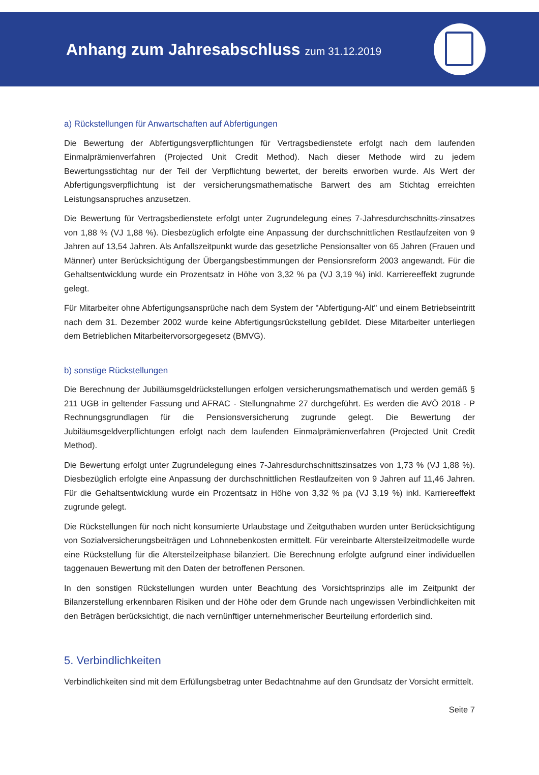Anhang zum Jahresabschluss zum 31.12.2019
a) Rückstellungen für Anwartschaften auf Abfertigungen
Die Bewertung der Abfertigungsverpflichtungen für Vertragsbedienstete erfolgt nach dem laufenden Einmalprämienverfahren (Projected Unit Credit Method). Nach dieser Methode wird zu jedem Bewertungsstichtag nur der Teil der Verpflichtung bewertet, der bereits erworben wurde. Als Wert der Abfertigungsverpflichtung ist der versicherungsmathematische Barwert des am Stichtag erreichten Leistungsanspruches anzusetzen.
Die Bewertung für Vertragsbedienstete erfolgt unter Zugrundelegung eines 7-Jahresdurchschnitts-zinsatzes von 1,88 % (VJ 1,88 %). Diesbezüglich erfolgte eine Anpassung der durchschnittlichen Restlaufzeiten von 9 Jahren auf 13,54 Jahren. Als Anfallszeitpunkt wurde das gesetzliche Pensionsalter von 65 Jahren (Frauen und Männer) unter Berücksichtigung der Übergangsbestimmungen der Pensionsreform 2003 angewandt. Für die Gehaltsentwicklung wurde ein Prozentsatz in Höhe von 3,32 % pa (VJ 3,19 %) inkl. Karriereeffekt zugrunde gelegt.
Für Mitarbeiter ohne Abfertigungsansprüche nach dem System der "Abfertigung-Alt" und einem Betriebseintritt nach dem 31. Dezember 2002 wurde keine Abfertigungsrückstellung gebildet. Diese Mitarbeiter unterliegen dem Betrieblichen Mitarbeitervorsorgegesetz (BMVG).
b) sonstige Rückstellungen
Die Berechnung der Jubiläumsgeldrückstellungen erfolgen versicherungsmathematisch und werden gemäß § 211 UGB in geltender Fassung und AFRAC - Stellungnahme 27 durchgeführt. Es werden die AVÖ 2018 - P Rechnungsgrundlagen für die Pensionsversicherung zugrunde gelegt. Die Bewertung der Jubiläumsgeldverpflichtungen erfolgt nach dem laufenden Einmalprämienverfahren (Projected Unit Credit Method).
Die Bewertung erfolgt unter Zugrundelegung eines 7-Jahresdurchschnittszinsatzes von 1,73 % (VJ 1,88 %). Diesbezüglich erfolgte eine Anpassung der durchschnittlichen Restlaufzeiten von 9 Jahren auf 11,46 Jahren. Für die Gehaltsentwicklung wurde ein Prozentsatz in Höhe von 3,32 % pa (VJ 3,19 %) inkl. Karriereeffekt zugrunde gelegt.
Die Rückstellungen für noch nicht konsumierte Urlaubstage und Zeitguthaben wurden unter Berücksichtigung von Sozialversicherungsbeiträgen und Lohnnebenkosten ermittelt. Für vereinbarte Altersteilzeitmodelle wurde eine Rückstellung für die Altersteilzeitphase bilanziert. Die Berechnung erfolgte aufgrund einer individuellen taggenauen Bewertung mit den Daten der betroffenen Personen.
In den sonstigen Rückstellungen wurden unter Beachtung des Vorsichtsprinzips alle im Zeitpunkt der Bilanzerstellung erkennbaren Risiken und der Höhe oder dem Grunde nach ungewissen Verbindlichkeiten mit den Beträgen berücksichtigt, die nach vernünftiger unternehmerischer Beurteilung erforderlich sind.
5. Verbindlichkeiten
Verbindlichkeiten sind mit dem Erfüllungsbetrag unter Bedachtnahme auf den Grundsatz der Vorsicht ermittelt.
Seite 7